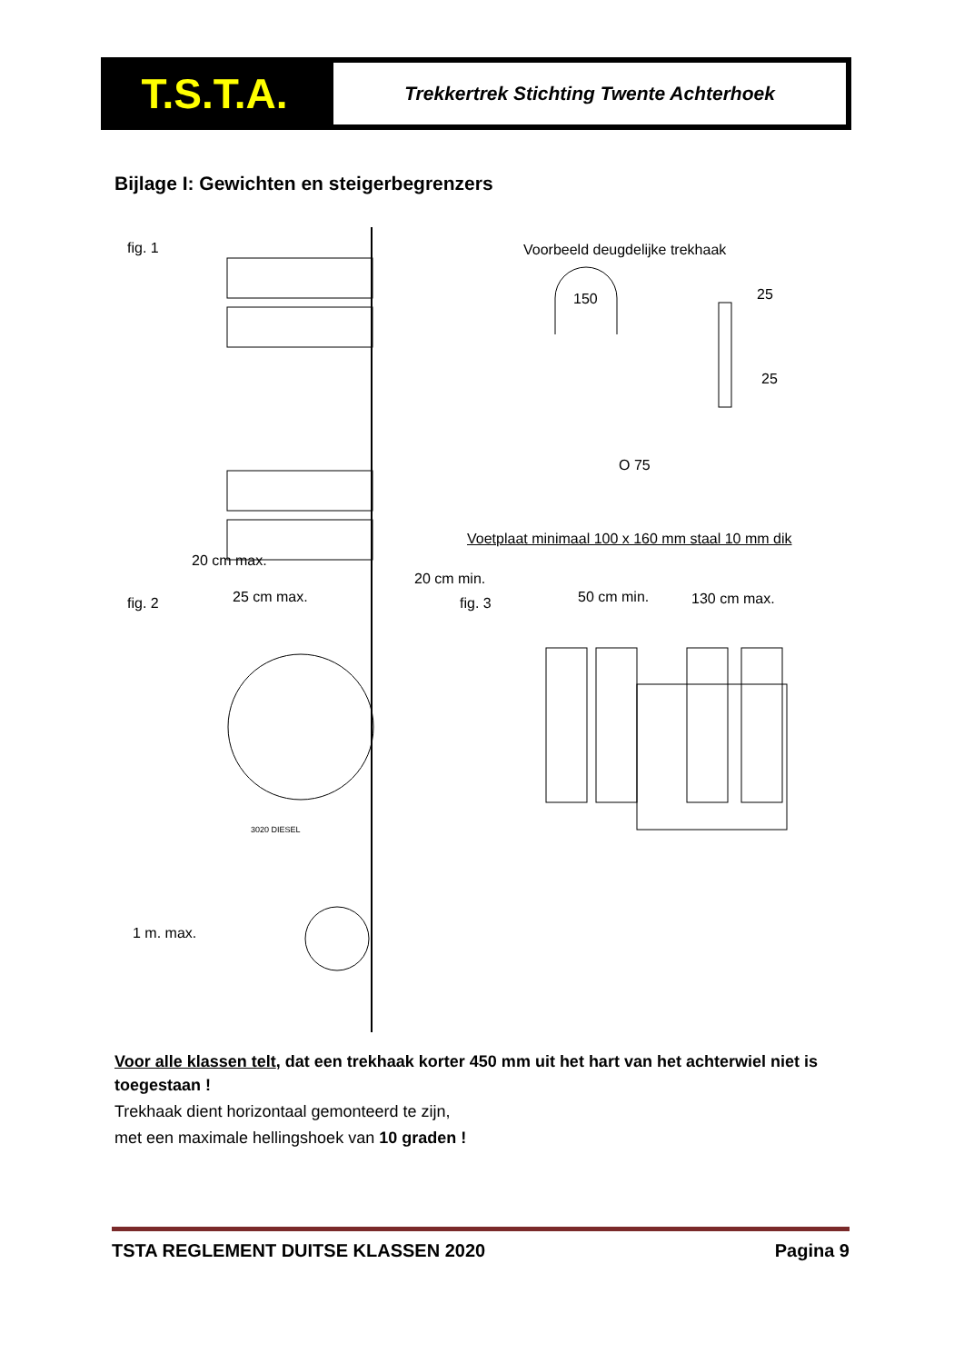T.S.T.A.
Trekkertrek Stichting Twente Achterhoek
Bijlage I: Gewichten en steigerbegrenzers
fig. 1 Voorbeeld deugdelijke trekhaak
150 25
25
O 75
Voetplaat minimaal 100 x 160 mm staal 10 mm dik
fig. 2
20 cm max.
25 cm max.
20 cm min.
fig. 3 50 cm min. 130 cm max.
1 m. max.
3020 DIESEL
Voor alle klassen telt, dat een trekhaak korter 450 mm uit het hart van het achterwiel niet is toegestaan !
Trekhaak dient horizontaal gemonteerd te zijn,
met een maximale hellingshoek van 10 graden !
TSTA REGLEMENT DUITSE KLASSEN 2020 Pagina 9